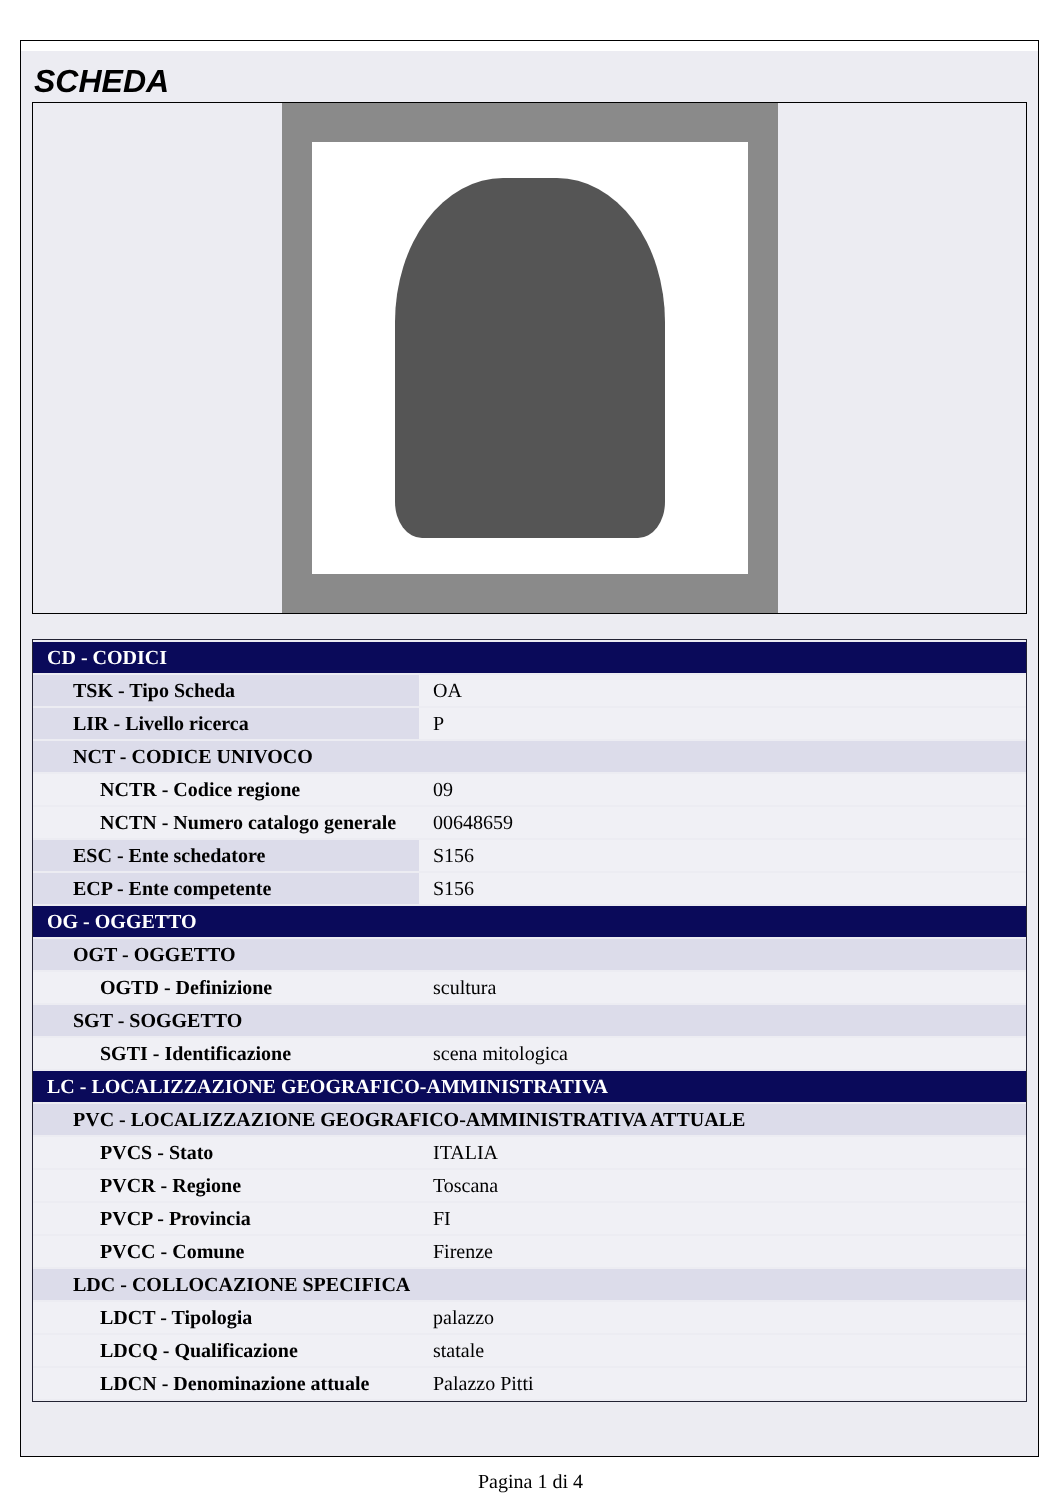SCHEDA
| CD - CODICI | |
| TSK - Tipo Scheda | OA |
| LIR - Livello ricerca | P |
| NCT - CODICE UNIVOCO | |
| NCTR - Codice regione | 09 |
| NCTN - Numero catalogo generale | 00648659 |
| ESC - Ente schedatore | S156 |
| ECP - Ente competente | S156 |
| OG - OGGETTO | |
| OGT - OGGETTO | |
| OGTD - Definizione | scultura |
| SGT - SOGGETTO | |
| SGTI - Identificazione | scena mitologica |
| LC - LOCALIZZAZIONE GEOGRAFICO-AMMINISTRATIVA | |
| PVC - LOCALIZZAZIONE GEOGRAFICO-AMMINISTRATIVA ATTUALE | |
| PVCS - Stato | ITALIA |
| PVCR - Regione | Toscana |
| PVCP - Provincia | FI |
| PVCC - Comune | Firenze |
| LDC - COLLOCAZIONE SPECIFICA | |
| LDCT - Tipologia | palazzo |
| LDCQ - Qualificazione | statale |
| LDCN - Denominazione attuale | Palazzo Pitti |
Pagina 1 di 4